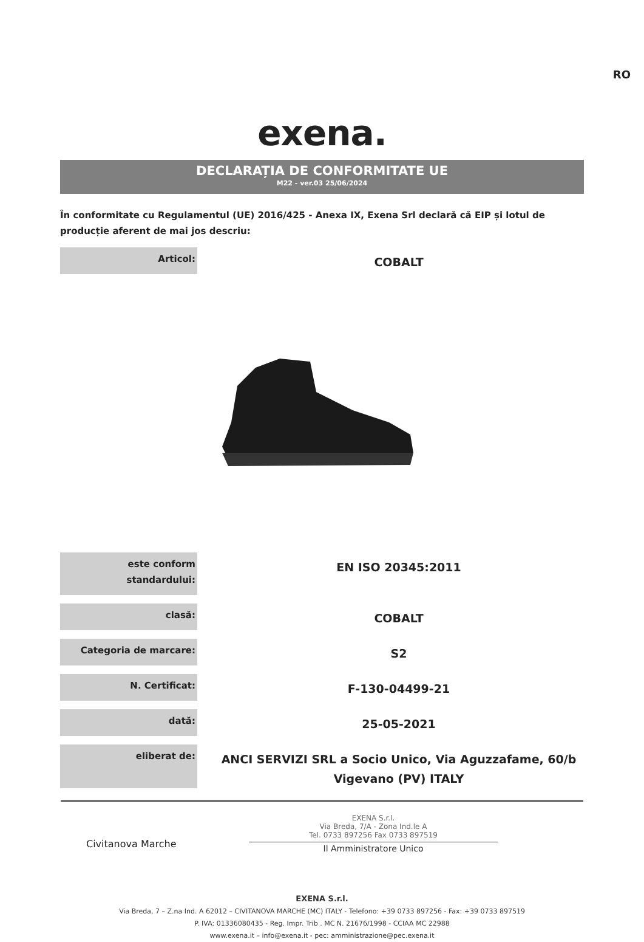RO
exena.
DECLARAȚIA DE CONFORMITATE UE
M22 - ver.03 25/06/2024
În conformitate cu Regulamentul (UE) 2016/425 - Anexa IX, Exena Srl declară că EIP și lotul de producție aferent de mai jos descriu:
| Articol: | COBALT |
| este conform standardului: | EN ISO 20345:2011 |
| clasă: | COBALT |
| Categoria de marcare: | S2 |
| N. Certificat: | F-130-04499-21 |
| dată: | 25-05-2021 |
| eliberat de: | ANCI SERVIZI SRL a Socio Unico, Via Aguzzafame, 60/b Vigevano (PV) ITALY |
Civitanova Marche
EXENA S.r.l.
Via Breda, 7/A - Zona Ind.le A
Tel. 0733 897256 Fax 0733 897519
Il Amministratore Unico
EXENA S.r.l.
Via Breda, 7 – Z.na Ind. A 62012 – CIVITANOVA MARCHE (MC) ITALY - Telefono: +39 0733 897256 - Fax: +39 0733 897519
P. IVA: 01336080435 - Reg. Impr. Trib . MC N. 21676/1998 - CCIAA MC 22988
www.exena.it – info@exena.it - pec: amministrazione@pec.exena.it